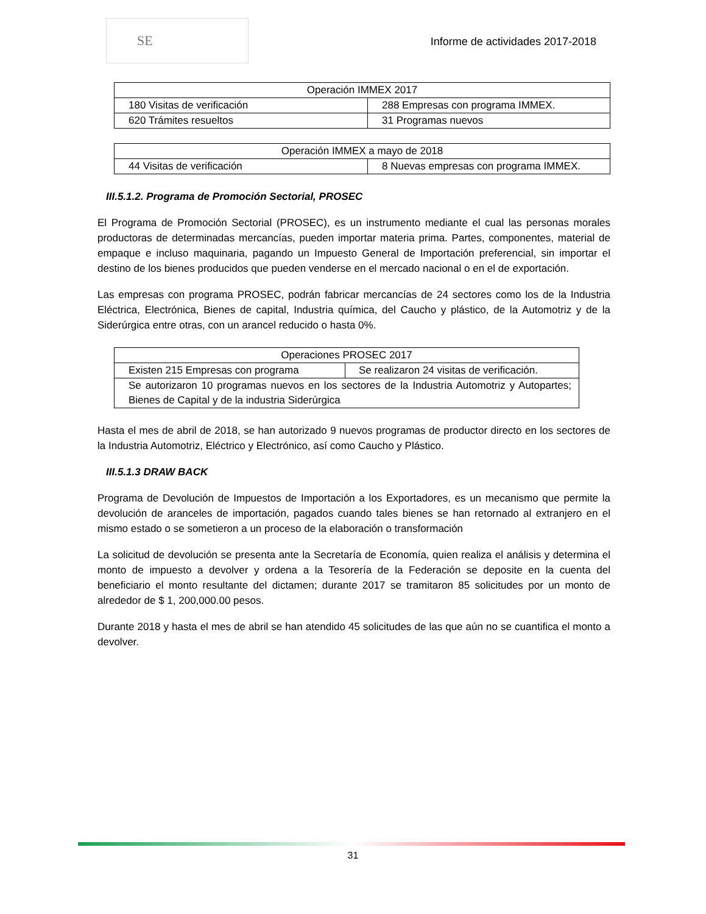SE
Informe de actividades 2017-2018
| Operación IMMEX 2017 | |
| 180 Visitas de verificación | 288 Empresas con programa IMMEX. |
| 620 Trámites resueltos | 31 Programas nuevos |
| Operación IMMEX a mayo de 2018 | |
| 44 Visitas de verificación | 8 Nuevas empresas con programa IMMEX. |
III.5.1.2. Programa de Promoción Sectorial, PROSEC
El Programa de Promoción Sectorial (PROSEC), es un instrumento mediante el cual las personas morales productoras de determinadas mercancías, pueden importar materia prima. Partes, componentes, material de empaque e incluso maquinaria, pagando un Impuesto General de Importación preferencial, sin importar el destino de los bienes producidos que pueden venderse en el mercado nacional o en el de exportación.
Las empresas con programa PROSEC, podrán fabricar mercancías de 24 sectores como los de la Industria Eléctrica, Electrónica, Bienes de capital, Industria química, del Caucho y plástico, de la Automotriz y de la Siderúrgica entre otras, con un arancel reducido o hasta 0%.
| Operaciones PROSEC 2017 | |
| Existen 215 Empresas con programa | Se realizaron 24 visitas de verificación. |
| Se autorizaron 10 programas nuevos en los sectores de la Industria Automotriz y Autopartes; Bienes de Capital y de la industria Siderúrgica | |
Hasta el mes de abril de 2018, se han autorizado 9 nuevos programas de productor directo en los sectores de la Industria Automotriz, Eléctrico y Electrónico, así como Caucho y Plástico.
III.5.1.3 DRAW BACK
Programa de Devolución de Impuestos de Importación a los Exportadores, es un mecanismo que permite la devolución de aranceles de importación, pagados cuando tales bienes se han retornado al extranjero en el mismo estado o se sometieron a un proceso de la elaboración o transformación
La solicitud de devolución se presenta ante la Secretaría de Economía, quien realiza el análisis y determina el monto de impuesto a devolver y ordena a la Tesorería de la Federación se deposite en la cuenta del beneficiario el monto resultante del dictamen; durante 2017 se tramitaron 85 solicitudes por un monto de alrededor de $ 1, 200,000.00 pesos.
Durante 2018 y hasta el mes de abril se han atendido 45 solicitudes de las que aún no se cuantifica el monto a devolver.
31